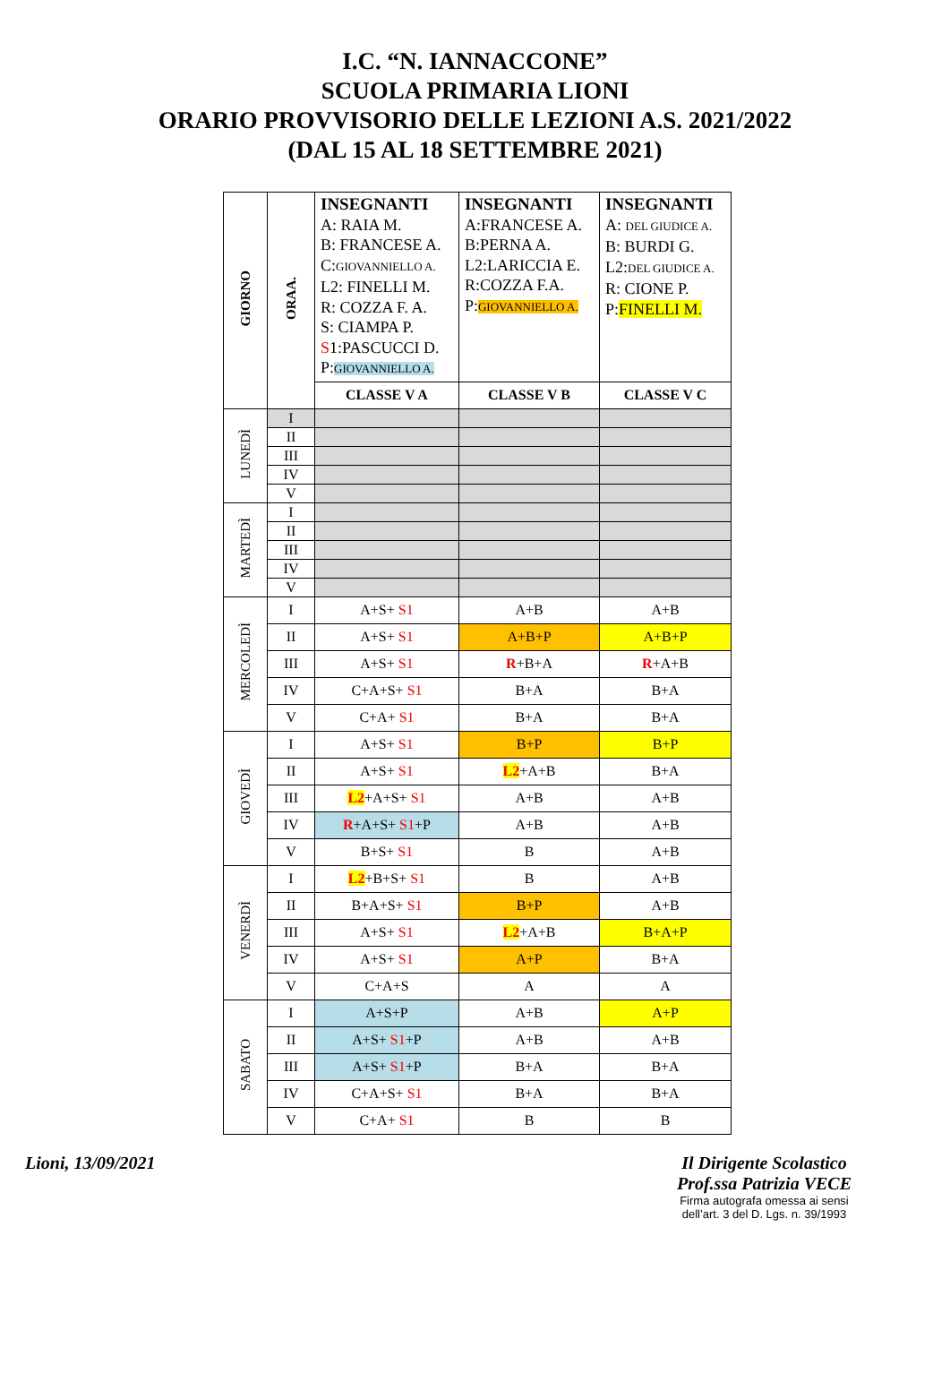I.C. “N. IANNACCONE”
SCUOLA PRIMARIA LIONI
ORARIO PROVVISORIO DELLE LEZIONI A.S. 2021/2022
(DAL 15 AL 18 SETTEMBRE 2021)
| GIORNO | ORAA. | INSEGNANTI A: RAIA M. B: FRANCESE A. C: GIOVANNIELLO A. L2: FINELLI M. R: COZZA F. A. S: CIAMPA P. S 1:PASCUCCI D. P: GIOVANNIELLO A. | INSEGNANTI A:FRANCESE A. B:PERNA A. L2:LARICCIA E. R:COZZA F.A. P: GIOVANNIELLO A. | INSEGNANTI A: DEL GIUDICE A. B: BURDI G. L2: DEL GIUDICE A. R: CIONE P. P: FINELLI M. |
| --- | --- | --- | --- | --- |
| | | CLASSE V A | CLASSE V B | CLASSE V C |
| LUNEDÌ | I | | | |
| | II | | | |
| | III | | | |
| | IV | | | |
| | V | | | |
| MARTEDÌ | I | | | |
| | II | | | |
| | III | | | |
| | IV | | | |
| | V | | | |
| MERCOLEDÌ | I | A+S+ S1 | A+B | A+B |
| | II | A+S+ S1 | A+B+P | A+B+P |
| | III | A+S+ S1 | R +B+A | R +A+B |
| | IV | C+A+S+ S1 | B+A | B+A |
| | V | C+A+ S1 | B+A | B+A |
| GIOVEDÌ | I | A+S+ S1 | B+P | B+P |
| | II | A+S+ S1 | L2 +A+B | B+A |
| | III | L2 +A+S+ S1 | A+B | A+B |
| | IV | R +A+S+ S1 +P | A+B | A+B |
| | V | B+S+ S1 | B | A+B |
| VENERDÌ | I | L2 +B+S+ S1 | B | A+B |
| | II | B+A+S+ S1 | B+P | A+B |
| | III | A+S+ S1 | L2 +A+B | B+A+P |
| | IV | A+S+ S1 | A+P | B+A |
| | V | C+A+S | A | A |
| SABATO | I | A+S+P | A+B | A+P |
| | II | A+S+ S1 +P | A+B | A+B |
| | III | A+S+ S1 +P | B+A | B+A |
| | IV | C+A+S+ S1 | B+A | B+A |
| | V | C+A+ S1 | B | B |
Lioni, 13/09/2021 Il Dirigente Scolastico
Prof.ssa Patrizia VECE
Firma autografa omessa ai sensi
dell’art. 3 del D. Lgs. n. 39/1993